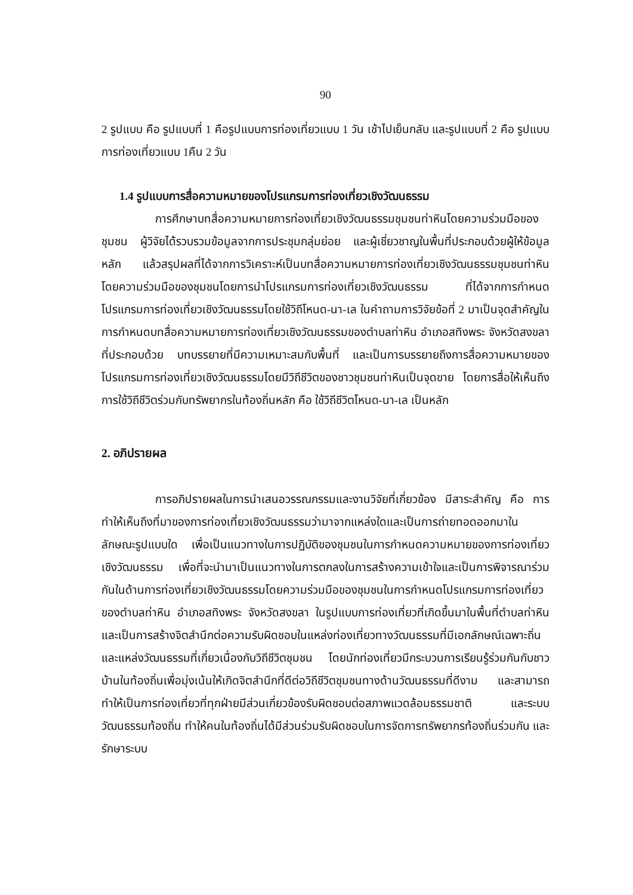90
2 รูปแบบ คือ รูปแบบที่ 1 คือรูปแบบการท่องเที่ยวแบบ 1 วัน เช้าไปเย็นกลับ และรูปแบบที่ 2 คือ รูปแบบการท่องเที่ยวแบบ 1คืน 2 วัน
1.4 รูปแบบการสื่อความหมายของโปรแกรมการท่องเที่ยวเชิงวัฒนธรรม
การศึกษาบทสื่อความหมายการท่องเที่ยวเชิงวัฒนธรรมชุมชนท่าหินโดยความร่วมมือของชุมชน ผู้วิจัยได้รวบรวมข้อมูลจากการประชุมกลุ่มย่อย และผู้เชี่ยวชาญในพื้นที่ประกอบด้วยผู้ให้ข้อมูลหลัก แล้วสรุปผลที่ได้จากการวิเคราะห์เป็นบทสื่อความหมายการท่องเที่ยวเชิงวัฒนธรรมชุมชนท่าหิน โดยความร่วมมือของชุมชนโดยการนำโปรแกรมการท่องเที่ยวเชิงวัฒนธรรม ที่ได้จากการกำหนดโปรแกรมการท่องเที่ยวเชิงวัฒนธรรมโดยใช้วิถีโหนด-นา-เล ในคำถามการวิจัยข้อที่ 2 มาเป็นจุดสำคัญในการกำหนดบทสื่อความหมายการท่องเที่ยวเชิงวัฒนธรรมของตำบลท่าหิน อำเภอสทิงพระ จังหวัดสงขลา ที่ประกอบด้วย บทบรรยายที่มีความเหมาะสมกับพื้นที่ และเป็นการบรรยายถึงการสื่อความหมายของโปรแกรมการท่องเที่ยวเชิงวัฒนธรรมโดยมีวิถีชีวิตของชาวชุมชนท่าหินเป็นจุดขาย โดยการสื่อให้เห็นถึงการใช้วิถีชีวิตร่วมกับทรัพยากรในท้องถิ่นหลัก คือ ใช้วิถีชีวิตโหนด-นา-เล เป็นหลัก
2. อภิปรายผล
การอภิปรายผลในการนำเสนอวรรณกรรมและงานวิจัยที่เกี่ยวข้อง มีสาระสำคัญ คือ การทำให้เห็นถึงที่มาของการท่องเที่ยวเชิงวัฒนธรรมว่ามาจากแหล่งใดและเป็นการถ่ายทอดออกมาในลักษณะรูปแบบใด เพื่อเป็นแนวทางในการปฏิบัติของชุมชนในการกำหนดความหมายของการท่องเที่ยวเชิงวัฒนธรรม เพื่อที่จะนำมาเป็นแนวทางในการตกลงในการสร้างความเข้าใจและเป็นการพิจารณาร่วมกันในด้านการท่องเที่ยวเชิงวัฒนธรรมโดยความร่วมมือของชุมชนในการกำหนดโปรแกรมการท่องเที่ยวของตำบลท่าหิน อำเภอสทิงพระ จังหวัดสงขลา ในรูปแบบการท่องเที่ยวที่เกิดขึ้นมาในพื้นที่ตำบลท่าหิน และเป็นการสร้างจิตสำนึกต่อความรับผิดชอบในแหล่งท่องเที่ยวทางวัฒนธรรมที่มีเอกลักษณ์เฉพาะถิ่นและแหล่งวัฒนธรรมที่เกี่ยวเนื่องกับวิถีชีวิตชุมชน โดยนักท่องเที่ยวมีกระบวนการเรียนรู้ร่วมกันกับชาวบ้านในท้องถิ่นเพื่อมุ่งเน้นให้เกิดจิตสำนึกที่ดีต่อวิถีชีวิตชุมชนทางด้านวัฒนธรรมที่ดีงาม และสามารถทำให้เป็นการท่องเที่ยวที่ทุกฝ่ายมีส่วนเกี่ยวข้องรับผิดชอบต่อสภาพแวดล้อมธรรมชาติ และระบบวัฒนธรรมท้องถิ่น ทำให้คนในท้องถิ่นได้มีส่วนร่วมรับผิดชอบในการจัดการทรัพยากรท้องถิ่นร่วมกัน และรักษาระบบ